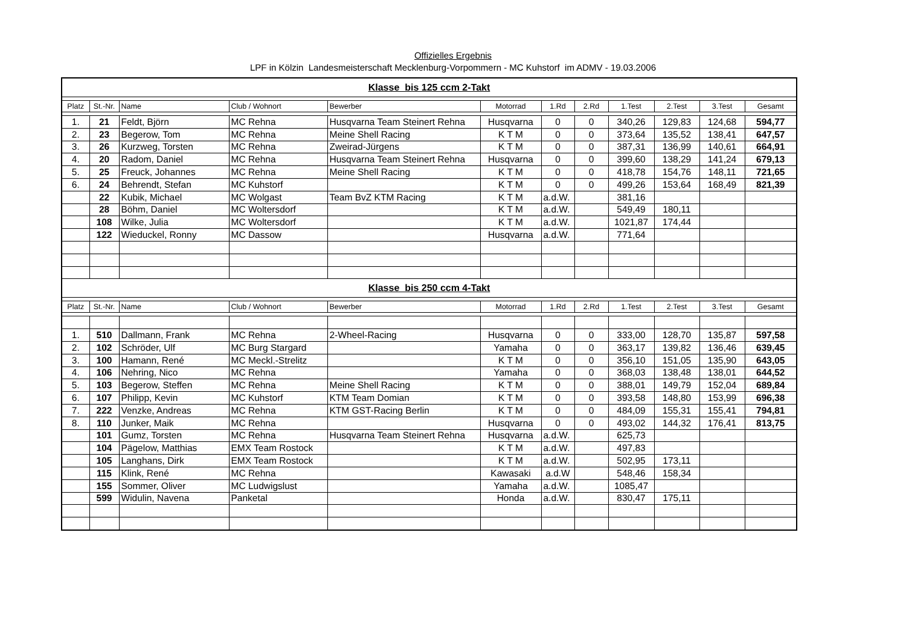Offizielles Ergebnis
LPF in Kölzin Landesmeisterschaft Mecklenburg-Vorpommern - MC Kuhstorf im ADMV - 19.03.2006
| Klasse bis 125 ccm 2-Takt | | | | | | | | | | | |
| Platz | St.-Nr. | Name | Club / Wohnort | Bewerber | Motorrad | 1.Rd | 2.Rd | 1.Test | 2.Test | 3.Test | Gesamt |
| 1. | 21 | Feldt, Björn | MC Rehna | Husqvarna Team Steinert Rehna | Husqvarna | 0 | 0 | 340,26 | 129,83 | 124,68 | 594,77 |
| 2. | 23 | Begerow, Tom | MC Rehna | Meine Shell Racing | K T M | 0 | 0 | 373,64 | 135,52 | 138,41 | 647,57 |
| 3. | 26 | Kurzweg, Torsten | MC Rehna | Zweirad-Jürgens | K T M | 0 | 0 | 387,31 | 136,99 | 140,61 | 664,91 |
| 4. | 20 | Radom, Daniel | MC Rehna | Husqvarna Team Steinert Rehna | Husqvarna | 0 | 0 | 399,60 | 138,29 | 141,24 | 679,13 |
| 5. | 25 | Freuck, Johannes | MC Rehna | Meine Shell Racing | K T M | 0 | 0 | 418,78 | 154,76 | 148,11 | 721,65 |
| 6. | 24 | Behrendt, Stefan | MC Kuhstorf | | K T M | 0 | 0 | 499,26 | 153,64 | 168,49 | 821,39 |
| | 22 | Kubik, Michael | MC Wolgast | Team BvZ KTM Racing | K T M | a.d.W. | | 381,16 | | | |
| | 28 | Böhm, Daniel | MC Woltersdorf | | K T M | a.d.W. | | 549,49 | 180,11 | | |
| | 108 | Wilke, Julia | MC Woltersdorf | | K T M | a.d.W. | | 1021,87 | 174,44 | | |
| | 122 | Wieduckel, Ronny | MC Dassow | | Husqvarna | a.d.W. | | 771,64 | | | |
| Klasse bis 250 ccm 4-Takt | | | | | | | | | | | |
| Platz | St.-Nr. | Name | Club / Wohnort | Bewerber | Motorrad | 1.Rd | 2.Rd | 1.Test | 2.Test | 3.Test | Gesamt |
| 1. | 510 | Dallmann, Frank | MC Rehna | 2-Wheel-Racing | Husqvarna | 0 | 0 | 333,00 | 128,70 | 135,87 | 597,58 |
| 2. | 102 | Schröder, Ulf | MC Burg Stargard | | Yamaha | 0 | 0 | 363,17 | 139,82 | 136,46 | 639,45 |
| 3. | 100 | Hamann, René | MC Meckl.-Strelitz | | K T M | 0 | 0 | 356,10 | 151,05 | 135,90 | 643,05 |
| 4. | 106 | Nehring, Nico | MC Rehna | | Yamaha | 0 | 0 | 368,03 | 138,48 | 138,01 | 644,52 |
| 5. | 103 | Begerow, Steffen | MC Rehna | Meine Shell Racing | K T M | 0 | 0 | 388,01 | 149,79 | 152,04 | 689,84 |
| 6. | 107 | Philipp, Kevin | MC Kuhstorf | KTM Team Domian | K T M | 0 | 0 | 393,58 | 148,80 | 153,99 | 696,38 |
| 7. | 222 | Venzke, Andreas | MC Rehna | KTM GST-Racing Berlin | K T M | 0 | 0 | 484,09 | 155,31 | 155,41 | 794,81 |
| 8. | 110 | Junker, Maik | MC Rehna | | Husqvarna | 0 | 0 | 493,02 | 144,32 | 176,41 | 813,75 |
| | 101 | Gumz, Torsten | MC Rehna | Husqvarna Team Steinert Rehna | Husqvarna | a.d.W. | | 625,73 | | | |
| | 104 | Pägelow, Matthias | EMX Team Rostock | | K T M | a.d.W. | | 497,83 | | | |
| | 105 | Langhans, Dirk | EMX Team Rostock | | K T M | a.d.W. | | 502,95 | 173,11 | | |
| | 115 | Klink, René | MC Rehna | | Kawasaki | a.d.W | | 548,46 | 158,34 | | |
| | 155 | Sommer, Oliver | MC Ludwigslust | | Yamaha | a.d.W. | | 1085,47 | | | |
| | 599 | Widulin, Navena | Panketal | | Honda | a.d.W. | | 830,47 | 175,11 | | |